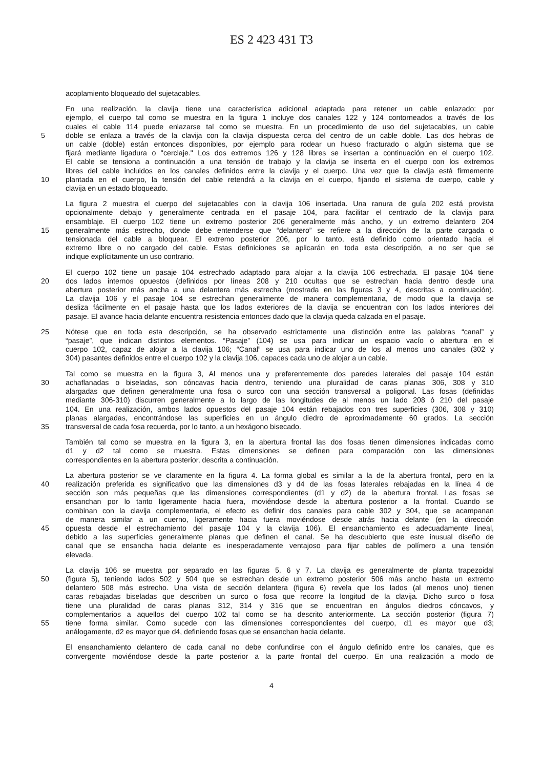ES 2 423 431 T3
acoplamiento bloqueado del sujetacables.
En una realización, la clavija tiene una característica adicional adaptada para retener un cable enlazado: por
ejemplo, el cuerpo tal como se muestra en la figura 1 incluye dos canales 122 y 124 contorneados a través de los
cuales el cable 114 puede enlazarse tal como se muestra. En un procedimiento de uso del sujetacables, un cable
5 doble se enlaza a través de la clavija con la clavija dispuesta cerca del centro de un cable doble. Las dos hebras de
un cable (doble) están entonces disponibles, por ejemplo para rodear un hueso fracturado o algún sistema que se
fijará mediante ligadura o "cerclaje." Los dos extremos 126 y 128 libres se insertan a continuación en el cuerpo 102.
El cable se tensiona a continuación a una tensión de trabajo y la clavija se inserta en el cuerpo con los extremos
libres del cable incluidos en los canales definidos entre la clavija y el cuerpo. Una vez que la clavija está firmemente
10 plantada en el cuerpo, la tensión del cable retendrá a la clavija en el cuerpo, fijando el sistema de cuerpo, cable y
clavija en un estado bloqueado.
La figura 2 muestra el cuerpo del sujetacables con la clavija 106 insertada. Una ranura de guía 202 está provista
opcionalmente debajo y generalmente centrada en el pasaje 104, para facilitar el centrado de la clavija para
ensamblaje. El cuerpo 102 tiene un extremo posterior 206 generalmente más ancho, y un extremo delantero 204
15 generalmente más estrecho, donde debe entenderse que “delantero” se refiere a la dirección de la parte cargada o
tensionada del cable a bloquear. El extremo posterior 206, por lo tanto, está definido como orientado hacia el
extremo libre o no cargado del cable. Estas definiciones se aplicarán en toda esta descripción, a no ser que se
indique explícitamente un uso contrario.
El cuerpo 102 tiene un pasaje 104 estrechado adaptado para alojar a la clavija 106 estrechada. El pasaje 104 tiene
20 dos lados internos opuestos (definidos por líneas 208 y 210 ocultas que se estrechan hacia dentro desde una
abertura posterior más ancha a una delantera más estrecha (mostrada en las figuras 3 y 4, descritas a continuación).
La clavija 106 y el pasaje 104 se estrechan generalmente de manera complementaria, de modo que la clavija se
desliza fácilmente en el pasaje hasta que los lados exteriores de la clavija se encuentran con los lados interiores del
pasaje. El avance hacia delante encuentra resistencia entonces dado que la clavija queda calzada en el pasaje.
25 Nótese que en toda esta descripción, se ha observado estrictamente una distinción entre las palabras “canal” y
“pasaje”, que indican distintos elementos. “Pasaje” (104) se usa para indicar un espacio vacío o abertura en el
cuerpo 102, capaz de alojar a la clavija 106; “Canal” se usa para indicar uno de los al menos uno canales (302 y
304) pasantes definidos entre el cuerpo 102 y la clavija 106, capaces cada uno de alojar a un cable.
Tal como se muestra en la figura 3, Al menos una y preferentemente dos paredes laterales del pasaje 104 están
30 achaflanadas o biseladas, son cóncavas hacia dentro, teniendo una pluralidad de caras planas 306, 308 y 310
alargadas que definen generalmente una fosa o surco con una sección transversal a poligonal. Las fosas (definidas
mediante 306-310) discurren generalmente a lo largo de las longitudes de al menos un lado 208 ó 210 del pasaje
104. En una realización, ambos lados opuestos del pasaje 104 están rebajados con tres superficies (306, 308 y 310)
planas alargadas, encontrándose las superficies en un ángulo diedro de aproximadamente 60 grados. La sección
35 transversal de cada fosa recuerda, por lo tanto, a un hexágono bisecado.
También tal como se muestra en la figura 3, en la abertura frontal las dos fosas tienen dimensiones indicadas como
d1 y d2 tal como se muestra. Estas dimensiones se definen para comparación con las dimensiones
correspondientes en la abertura posterior, descrita a continuación.
La abertura posterior se ve claramente en la figura 4. La forma global es similar a la de la abertura frontal, pero en la
40 realización preferida es significativo que las dimensiones d3 y d4 de las fosas laterales rebajadas en la línea 4 de
sección son más pequeñas que las dimensiones correspondientes (d1 y d2) de la abertura frontal. Las fosas se
ensanchan por lo tanto ligeramente hacia fuera, moviéndose desde la abertura posterior a la frontal. Cuando se
combinan con la clavija complementaria, el efecto es definir dos canales para cable 302 y 304, que se acampanan
de manera similar a un cuerno, ligeramente hacia fuera moviéndose desde atrás hacia delante (en la dirección
45 opuesta desde el estrechamiento del pasaje 104 y la clavija 106). El ensanchamiento es adecuadamente lineal,
debido a las superficies generalmente planas que definen el canal. Se ha descubierto que este inusual diseño de
canal que se ensancha hacia delante es inesperadamente ventajoso para fijar cables de polímero a una tensión
elevada.
La clavija 106 se muestra por separado en las figuras 5, 6 y 7. La clavija es generalmente de planta trapezoidal
50 (figura 5), teniendo lados 502 y 504 que se estrechan desde un extremo posterior 506 más ancho hasta un extremo
delantero 508 más estrecho. Una vista de sección delantera (figura 6) revela que los lados (al menos uno) tienen
caras rebajadas biseladas que describen un surco o fosa que recorre la longitud de la clavija. Dicho surco o fosa
tiene una pluralidad de caras planas 312, 314 y 316 que se encuentran en ángulos diedros cóncavos, y
complementarios a aquellos del cuerpo 102 tal como se ha descrito anteriormente. La sección posterior (figura 7)
55 tiene forma similar. Como sucede con las dimensiones correspondientes del cuerpo, d1 es mayor que d3;
análogamente, d2 es mayor que d4, definiendo fosas que se ensanchan hacia delante.
El ensanchamiento delantero de cada canal no debe confundirse con el ángulo definido entre los canales, que es
convergente moviéndose desde la parte posterior a la parte frontal del cuerpo. En una realización a modo de
4